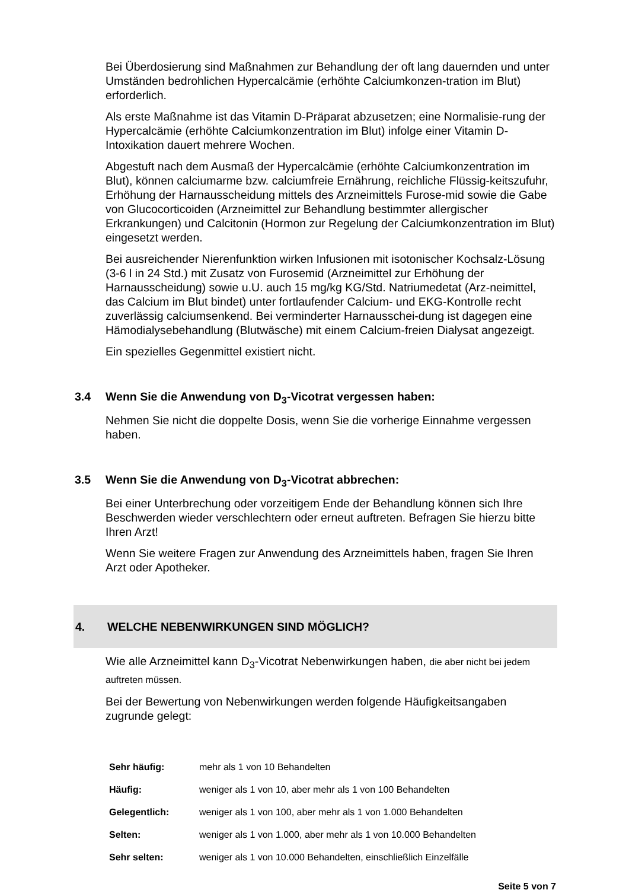Bei Überdosierung sind Maßnahmen zur Behandlung der oft lang dauernden und unter Umständen bedrohlichen Hypercalcämie (erhöhte Calciumkonzen-tration im Blut) erforderlich.
Als erste Maßnahme ist das Vitamin D-Präparat abzusetzen; eine Normalisie-rung der Hypercalcämie (erhöhte Calciumkonzentration im Blut) infolge einer Vitamin D-Intoxikation dauert mehrere Wochen.
Abgestuft nach dem Ausmaß der Hypercalcämie (erhöhte Calciumkonzentration im Blut), können calciumarme bzw. calciumfreie Ernährung, reichliche Flüssig-keitszufuhr, Erhöhung der Harnausscheidung mittels des Arzneimittels Furose-mid sowie die Gabe von Glucocorticoiden (Arzneimittel zur Behandlung bestimmter allergischer Erkrankungen) und Calcitonin (Hormon zur Regelung der Calciumkonzentration im Blut) eingesetzt werden.
Bei ausreichender Nierenfunktion wirken Infusionen mit isotonischer Kochsalz-Lösung (3-6 l in 24 Std.) mit Zusatz von Furosemid (Arzneimittel zur Erhöhung der Harnausscheidung) sowie u.U. auch 15 mg/kg KG/Std. Natriumedetat (Arz-neimittel, das Calcium im Blut bindet) unter fortlaufender Calcium- und EKG-Kontrolle recht zuverlässig calciumsenkend. Bei verminderter Harnausschei-dung ist dagegen eine Hämodialysebehandlung (Blutwäsche) mit einem Calcium-freien Dialysat angezeigt.
Ein spezielles Gegenmittel existiert nicht.
3.4 Wenn Sie die Anwendung von D<sub>3</sub>-Vicotrat vergessen haben:
Nehmen Sie nicht die doppelte Dosis, wenn Sie die vorherige Einnahme vergessen haben.
3.5 Wenn Sie die Anwendung von D<sub>3</sub>-Vicotrat abbrechen:
Bei einer Unterbrechung oder vorzeitigem Ende der Behandlung können sich Ihre Beschwerden wieder verschlechtern oder erneut auftreten. Befragen Sie hierzu bitte Ihren Arzt!
Wenn Sie weitere Fragen zur Anwendung des Arzneimittels haben, fragen Sie Ihren Arzt oder Apotheker.
4. WELCHE NEBENWIRKUNGEN SIND MÖGLICH?
Wie alle Arzneimittel kann D<sub>3</sub>-Vicotrat Nebenwirkungen haben, die aber nicht bei jedem auftreten müssen.
Bei der Bewertung von Nebenwirkungen werden folgende Häufigkeitsangaben zugrunde gelegt:
| Sehr häufig: | mehr als 1 von 10 Behandelten |
| Häufig: | weniger als 1 von 10, aber mehr als 1 von 100 Behandelten |
| Gelegentlich: | weniger als 1 von 100, aber mehr als 1 von 1.000 Behandelten |
| Selten: | weniger als 1 von 1.000, aber mehr als 1 von 10.000 Behandelten |
| Sehr selten: | weniger als 1 von 10.000 Behandelten, einschließlich Einzelfälle |
Seite 5 von 7